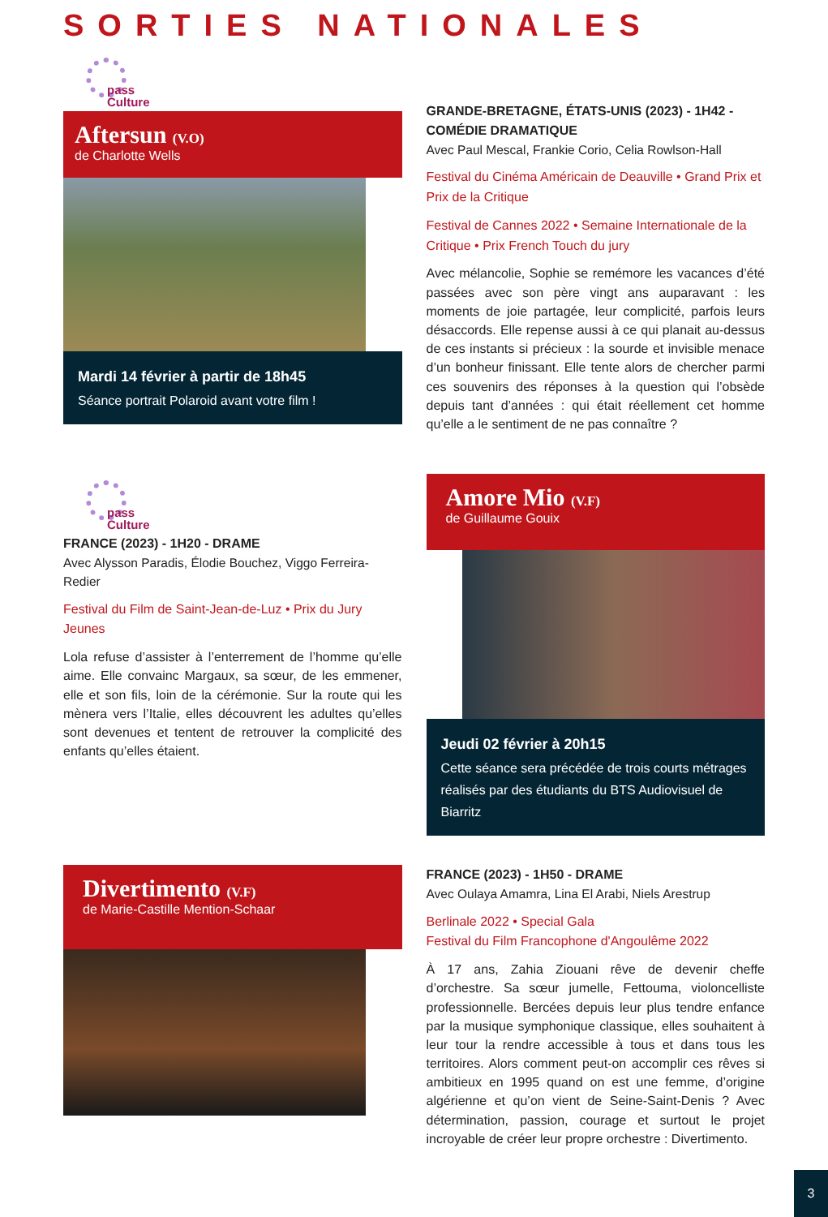SORTIES NATIONALES
pass
Culture
Aftersun (V.O)
de Charlotte Wells
Mardi 14 février à partir de 18h45
Séance portrait Polaroid avant votre film !
GRANDE-BRETAGNE, ÉTATS-UNIS (2023) - 1H42 - COMÉDIE DRAMATIQUE
Avec Paul Mescal, Frankie Corio, Celia Rowlson-Hall
Festival du Cinéma Américain de Deauville • Grand Prix et Prix de la Critique
Festival de Cannes 2022 • Semaine Internationale de la Critique • Prix French Touch du jury
Avec mélancolie, Sophie se remémore les vacances d’été passées avec son père vingt ans auparavant : les moments de joie partagée, leur complicité, parfois leurs désaccords. Elle repense aussi à ce qui planait au-dessus de ces instants si précieux : la sourde et invisible menace d’un bonheur finissant. Elle tente alors de chercher parmi ces souvenirs des réponses à la question qui l’obsède depuis tant d’années : qui était réellement cet homme qu’elle a le sentiment de ne pas connaître ?
pass
Culture
FRANCE (2023) - 1H20 - DRAME
Avec Alysson Paradis, Élodie Bouchez, Viggo Ferreira-Redier
Festival du Film de Saint-Jean-de-Luz • Prix du Jury Jeunes
Lola refuse d’assister à l’enterrement de l’homme qu’elle aime. Elle convainc Margaux, sa sœur, de les emmener, elle et son fils, loin de la cérémonie. Sur la route qui les mènera vers l’Italie, elles découvrent les adultes qu’elles sont devenues et tentent de retrouver la complicité des enfants qu’elles étaient.
Amore Mio (V.F)
de Guillaume Gouix
Jeudi 02 février à 20h15
Cette séance sera précédée de trois courts métrages réalisés par des étudiants du BTS Audiovisuel de Biarritz
Divertimento (V.F)
de Marie-Castille Mention-Schaar
FRANCE (2023) - 1H50 - DRAME
Avec Oulaya Amamra, Lina El Arabi, Niels Arestrup
Berlinale 2022 • Special Gala
Festival du Film Francophone d'Angoulême 2022
À 17 ans, Zahia Ziouani rêve de devenir cheffe d’orchestre. Sa sœur jumelle, Fettouma, violoncelliste professionnelle. Bercées depuis leur plus tendre enfance par la musique symphonique classique, elles souhaitent à leur tour la rendre accessible à tous et dans tous les territoires. Alors comment peut-on accomplir ces rêves si ambitieux en 1995 quand on est une femme, d’origine algérienne et qu’on vient de Seine-Saint-Denis ? Avec détermination, passion, courage et surtout le projet incroyable de créer leur propre orchestre : Divertimento.
3